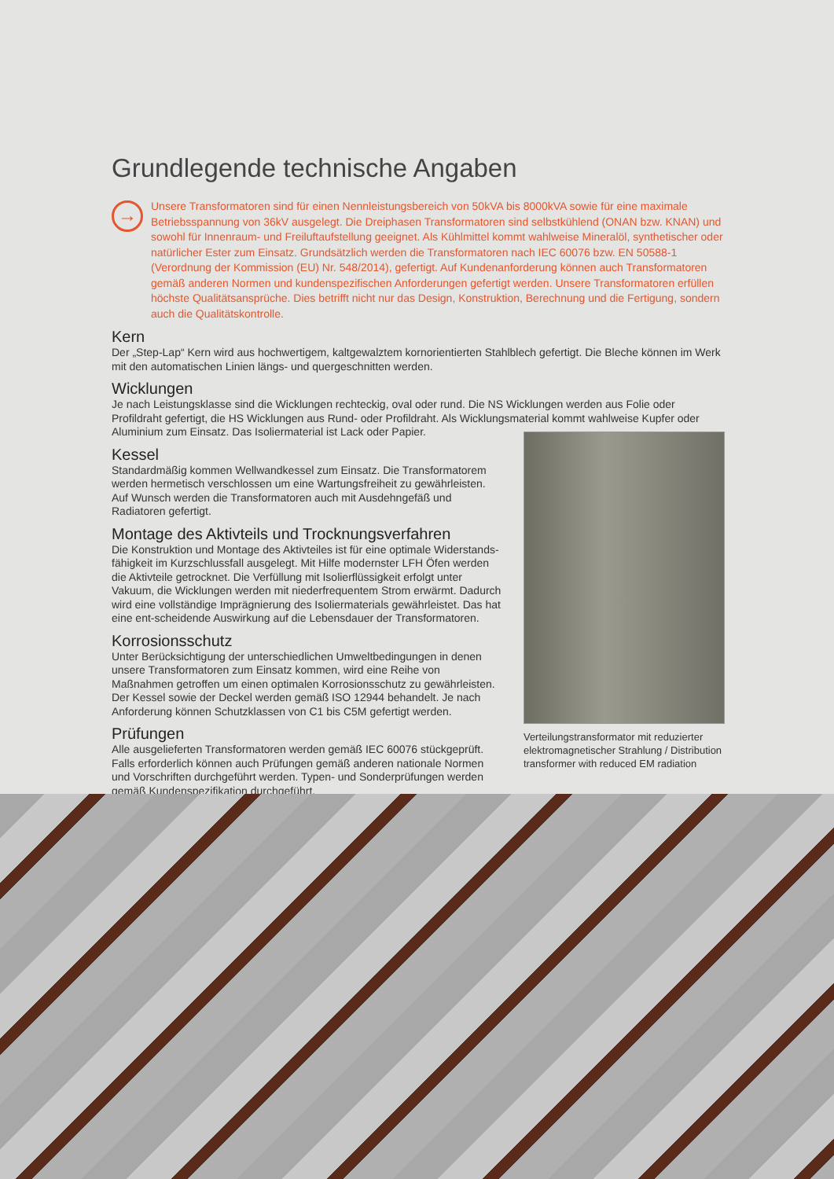Grundlegende technische Angaben
→
Unsere Transformatoren sind für einen Nennleistungsbereich von 50kVA bis 8000kVA sowie für eine maximale Betriebsspannung von 36kV ausgelegt. Die Dreiphasen Transformatoren sind selbstkühlend (ONAN bzw. KNAN) und sowohl für Innenraum- und Freiluftaufstellung geeignet. Als Kühlmittel kommt wahlweise Mineralöl, synthetischer oder natürlicher Ester zum Einsatz. Grundsätzlich werden die Transformatoren nach IEC 60076 bzw. EN 50588-1 (Verordnung der Kommission (EU) Nr. 548/2014), gefertigt. Auf Kundenanforderung können auch Transformatoren gemäß anderen Normen und kundenspezifischen Anforderungen gefertigt werden. Unsere Transformatoren erfüllen höchste Qualitätsansprüche. Dies betrifft nicht nur das Design, Konstruktion, Berechnung und die Fertigung, sondern auch die Qualitätskontrolle.
Kern
Der „Step-Lap“ Kern wird aus hochwertigem, kaltgewalztem kornorientierten Stahlblech gefertigt. Die Bleche können im Werk mit den automatischen Linien längs- und quergeschnitten werden.
Wicklungen
Je nach Leistungsklasse sind die Wicklungen rechteckig, oval oder rund. Die NS Wicklungen werden aus Folie oder Profildraht gefertigt, die HS Wicklungen aus Rund- oder Profildraht. Als Wicklungsmaterial kommt wahlweise Kupfer oder Aluminium zum Einsatz. Das Isoliermaterial ist Lack oder Papier.
Kessel
Standardmäßig kommen Wellwandkessel zum Einsatz. Die Transformatorem werden hermetisch verschlossen um eine Wartungsfreiheit zu gewährleisten. Auf Wunsch werden die Transformatoren auch mit Ausdehngefäß und Radiatoren gefertigt.
Montage des Aktivteils und Trocknungsverfahren
Die Konstruktion und Montage des Aktivteiles ist für eine optimale Widerstands-fähigkeit im Kurzschlussfall ausgelegt. Mit Hilfe modernster LFH Öfen werden die Aktivteile getrocknet. Die Verfüllung mit Isolierflüssigkeit erfolgt unter Vakuum, die Wicklungen werden mit niederfrequentem Strom erwärmt. Dadurch wird eine vollständige Imprägnierung des Isoliermaterials gewährleistet. Das hat eine ent-scheidende Auswirkung auf die Lebensdauer der Transformatoren.
Korrosionsschutz
Unter Berücksichtigung der unterschiedlichen Umweltbedingungen in denen unsere Transformatoren zum Einsatz kommen, wird eine Reihe von Maßnahmen getroffen um einen optimalen Korrosionsschutz zu gewährleisten. Der Kessel sowie der Deckel werden gemäß ISO 12944 behandelt. Je nach Anforderung können Schutzklassen von C1 bis C5M gefertigt werden.
Prüfungen
Alle ausgelieferten Transformatoren werden gemäß IEC 60076 stückgeprüft. Falls erforderlich können auch Prüfungen gemäß anderen nationale Normen und Vorschriften durchgeführt werden. Typen- und Sonderprüfungen werden gemäß Kundenspezifikation durchgeführt.
Verteilungstransformator mit reduzierter elektromagnetischer Strahlung / Distribution transformer with reduced EM radiation